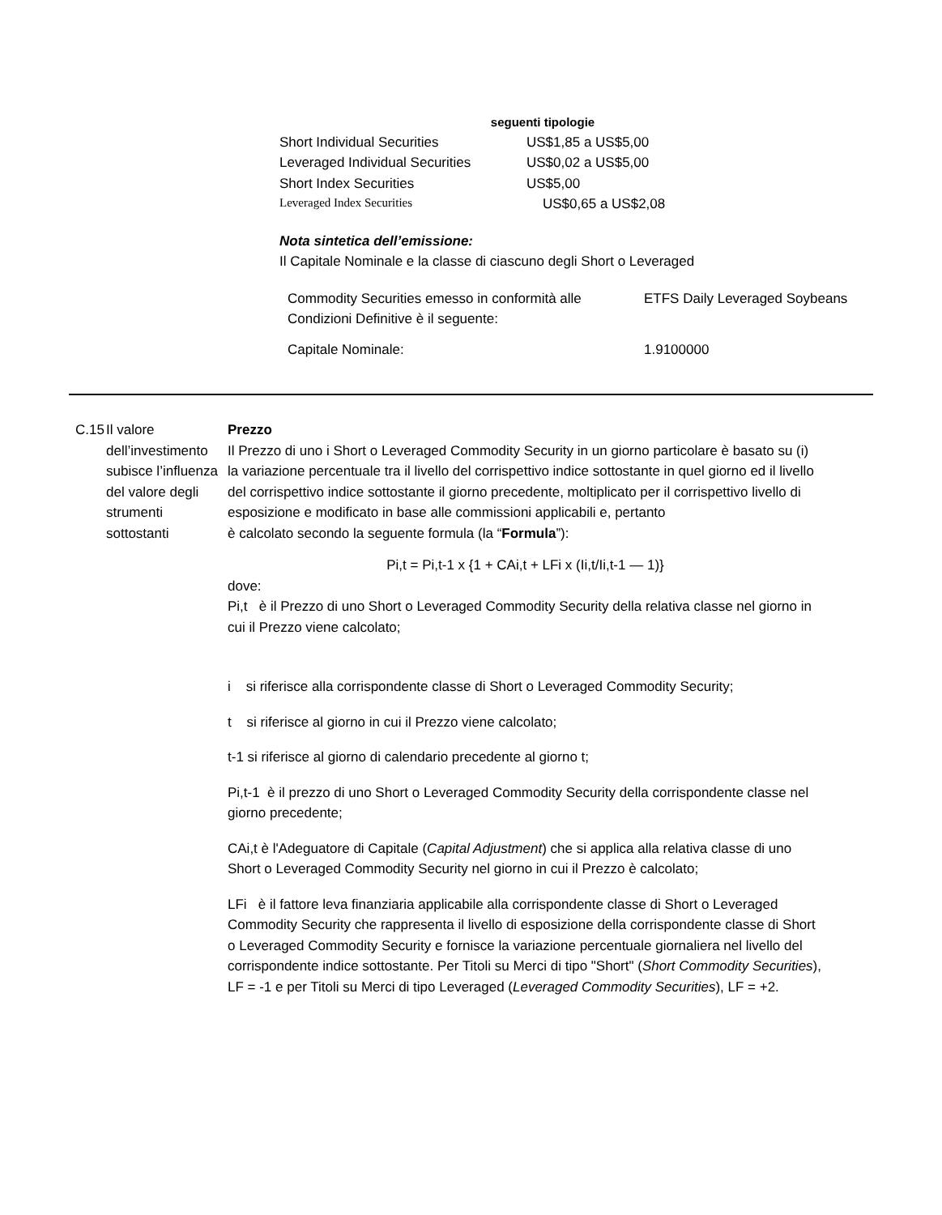seguenti tipologie
| Short Individual Securities | US$1,85 a US$5,00 |
| Leveraged Individual Securities | US$0,02 a US$5,00 |
| Short Index Securities | US$5,00 |
| Leveraged Index Securities | US$0,65 a US$2,08 |
Nota sintetica dell’emissione:
Il Capitale Nominale e la classe di ciascuno degli Short o Leveraged
| Commodity Securities emesso in conformità alle Condizioni Definitive è il seguente: | ETFS Daily Leveraged Soybeans |
| Capitale Nominale: | 1.9100000 |
C.15
Il valore dell’investimento subisce l’influenza del valore degli strumenti sottostanti
Prezzo
Il Prezzo di uno i Short o Leveraged Commodity Security in un giorno particolare è basato su (i) la variazione percentuale tra il livello del corrispettivo indice sottostante in quel giorno ed il livello del corrispettivo indice sottostante il giorno precedente, moltiplicato per il corrispettivo livello di esposizione e modificato in base alle commissioni applicabili e, pertanto
è calcolato secondo la seguente formula (la “Formula”):
Pi,t = Pi,t-1 x {1 + CAi,t + LFi x (Ii,t/Ii,t-1 — 1)}
dove:
Pi,t è il Prezzo di uno Short o Leveraged Commodity Security della relativa classe nel giorno in cui il Prezzo viene calcolato;
i si riferisce alla corrispondente classe di Short o Leveraged Commodity Security;
t si riferisce al giorno in cui il Prezzo viene calcolato;
t-1 si riferisce al giorno di calendario precedente al giorno t;
Pi,t-1 è il prezzo di uno Short o Leveraged Commodity Security della corrispondente classe nel giorno precedente;
CAi,t è l'Adeguatore di Capitale (Capital Adjustment) che si applica alla relativa classe di uno Short o Leveraged Commodity Security nel giorno in cui il Prezzo è calcolato;
LFi è il fattore leva finanziaria applicabile alla corrispondente classe di Short o Leveraged Commodity Security che rappresenta il livello di esposizione della corrispondente classe di Short o Leveraged Commodity Security e fornisce la variazione percentuale giornaliera nel livello del corrispondente indice sottostante. Per Titoli su Merci di tipo "Short" (Short Commodity Securities), LF = -1 e per Titoli su Merci di tipo Leveraged (Leveraged Commodity Securities), LF = +2.